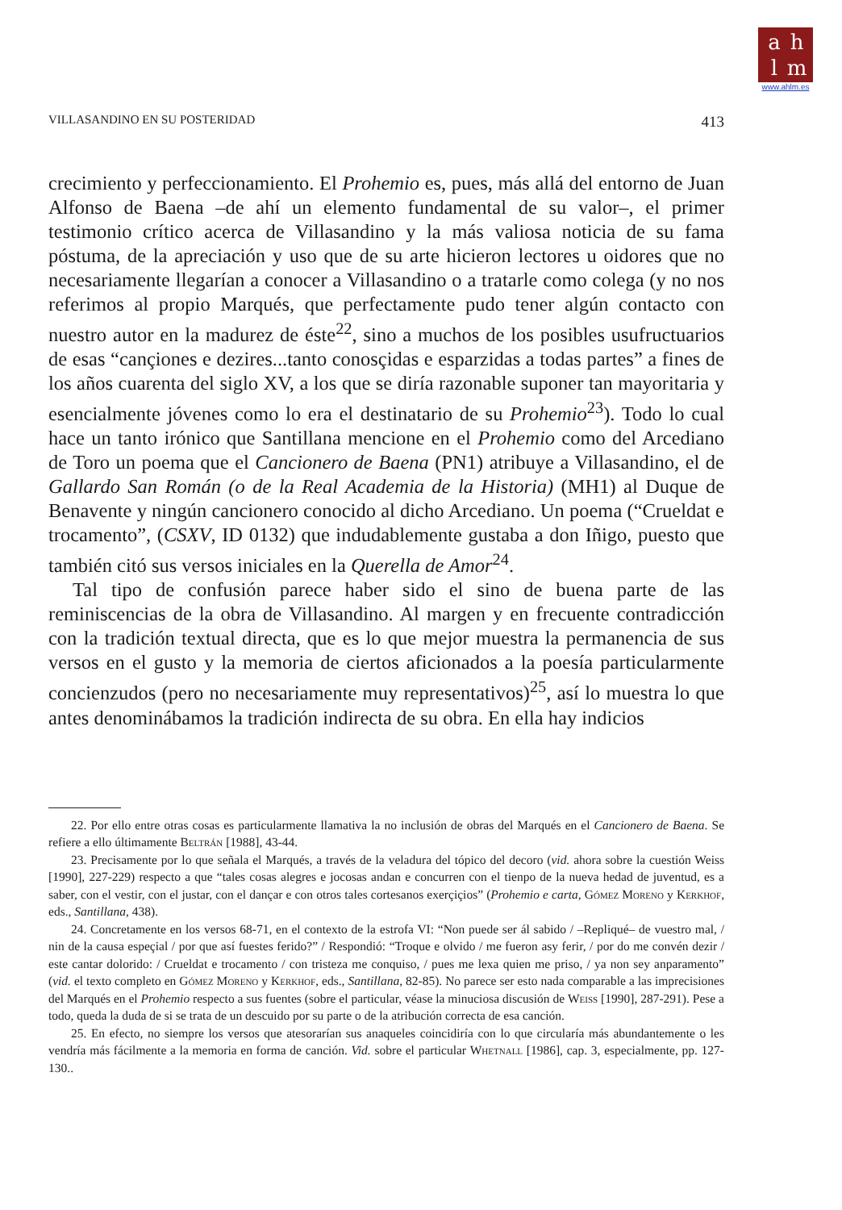ahlm
www.ahlm.es
VILLASANDINO EN SU POSTERIDAD 413
crecimiento y perfeccionamiento. El Prohemio es, pues, más allá del entorno de Juan Alfonso de Baena –de ahí un elemento fundamental de su valor–, el primer testimonio crítico acerca de Villasandino y la más valiosa noticia de su fama póstuma, de la apreciación y uso que de su arte hicieron lectores u oidores que no necesariamente llegarían a conocer a Villasandino o a tratarle como colega (y no nos referimos al propio Marqués, que perfectamente pudo tener algún contacto con nuestro autor en la madurez de éste<sup>22</sup>, sino a muchos de los posibles usufructuarios de esas “cançiones e dezires...tanto conosçidas e esparzidas a todas partes” a fines de los años cuarenta del siglo XV, a los que se diría razonable suponer tan mayoritaria y esencialmente jóvenes como lo era el destinatario de su Prohemio<sup>23</sup>). Todo lo cual hace un tanto irónico que Santillana mencione en el Prohemio como del Arcediano de Toro un poema que el Cancionero de Baena (PN1) atribuye a Villasandino, el de Gallardo San Román (o de la Real Academia de la Historia) (MH1) al Duque de Benavente y ningún cancionero conocido al dicho Arcediano. Un poema (“Crueldat e trocamento”, (CSXV, ID 0132) que indudablemente gustaba a don Iñigo, puesto que también citó sus versos iniciales en la Querella de Amor<sup>24</sup>.
Tal tipo de confusión parece haber sido el sino de buena parte de las reminiscencias de la obra de Villasandino. Al margen y en frecuente contradicción con la tradición textual directa, que es lo que mejor muestra la permanencia de sus versos en el gusto y la memoria de ciertos aficionados a la poesía particularmente concienzudos (pero no necesariamente muy representativos)<sup>25</sup>, así lo muestra lo que antes denominábamos la tradición indirecta de su obra. En ella hay indicios
22. Por ello entre otras cosas es particularmente llamativa la no inclusión de obras del Marqués en el Cancionero de Baena. Se refiere a ello últimamente Beltrán [1988], 43-44.
23. Precisamente por lo que señala el Marqués, a través de la veladura del tópico del decoro (vid. ahora sobre la cuestión Weiss [1990], 227-229) respecto a que “tales cosas alegres e jocosas andan e concurren con el tienpo de la nueva hedad de juventud, es a saber, con el vestir, con el justar, con el dançar e con otros tales cortesanos exerçiçios” (Prohemio e carta, Gómez Moreno y Kerkhof, eds., Santillana, 438).
24. Concretamente en los versos 68-71, en el contexto de la estrofa VI: “Non puede ser ál sabido / –Repliqué– de vuestro mal, / nin de la causa espeçial / por que así fuestes ferido?” / Respondió: “Troque e olvido / me fueron asy ferir, / por do me convén dezir / este cantar dolorido: / Crueldat e trocamento / con tristeza me conquiso, / pues me lexa quien me priso, / ya non sey anparamento” (vid. el texto completo en Gómez Moreno y Kerkhof, eds., Santillana, 82-85). No parece ser esto nada comparable a las imprecisiones del Marqués en el Prohemio respecto a sus fuentes (sobre el particular, véase la minuciosa discusión de Weiss [1990], 287-291). Pese a todo, queda la duda de si se trata de un descuido por su parte o de la atribución correcta de esa canción.
25. En efecto, no siempre los versos que atesorarían sus anaqueles coincidiría con lo que circularía más abundantemente o les vendría más fácilmente a la memoria en forma de canción. Vid. sobre el particular Whetnall [1986], cap. 3, especialmente, pp. 127-130..